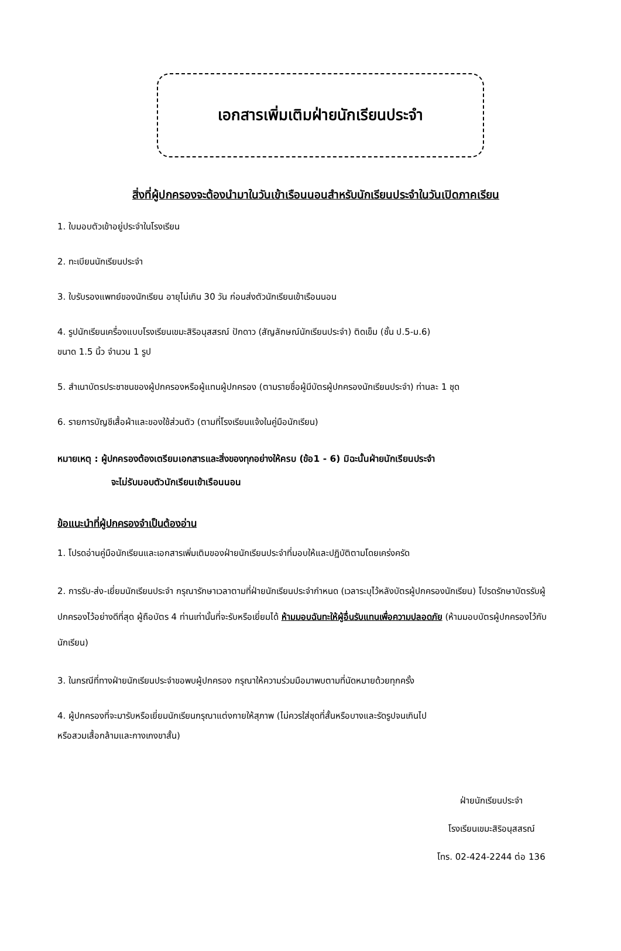เอกสารเพิ่มเติมฝ่ายนักเรียนประจำ
สิ่งที่ผู้ปกครองจะต้องนำมาในวันเข้าเรือนนอนสำหรับนักเรียนประจำในวันเปิดภาคเรียน
1. ใบมอบตัวเข้าอยู่ประจำในโรงเรียน
2. ทะเบียนนักเรียนประจำ
3. ใบรับรองแพทย์ของนักเรียน อายุไม่เกิน 30 วัน ก่อนส่งตัวนักเรียนเข้าเรือนนอน
4. รูปนักเรียนเครื่องแบบโรงเรียนเขมะสิริอนุสสรณ์ ปักดาว (สัญลักษณ์นักเรียนประจำ) ติดเข็ม (ชั้น ป.5-ม.6)
ขนาด 1.5 นิ้ว จำนวน 1 รูป
5. สำเนาบัตรประชาชนของผู้ปกครองหรือผู้แทนผู้ปกครอง (ตามรายชื่อผู้มีบัตรผู้ปกครองนักเรียนประจำ) ท่านละ 1 ชุด
6. รายการบัญชีเสื้อผ้าและของใช้ส่วนตัว (ตามที่โรงเรียนแจ้งในคู่มือนักเรียน)
หมายเหตุ : ผู้ปกครองต้องเตรียมเอกสารและสิ่งของทุกอย่างให้ครบ (ข้อ1 - 6) มิฉะนั้นฝ่ายนักเรียนประจำ
จะไม่รับมอบตัวนักเรียนเข้าเรือนนอน
ข้อแนะนำที่ผู้ปกครองจำเป็นต้องอ่าน
1. โปรดอ่านคู่มือนักเรียนและเอกสารเพิ่มเติมของฝ่ายนักเรียนประจำที่มอบให้และปฏิบัติตามโดยเคร่งครัด
2. การรับ-ส่ง-เยี่ยมนักเรียนประจำ กรุณารักษาเวลาตามที่ฝ่ายนักเรียนประจำกำหนด (เวลาระบุไว้หลังบัตรผู้ปกครองนักเรียน) โปรดรักษาบัตรรับผู้ปกครองไว้อย่างดีที่สุด ผู้ถือบัตร 4 ท่านเท่านั้นที่จะรับหรือเยี่ยมได้ ห้ามมอบฉันทะให้ผู้อื่นรับแทนเพื่อความปลอดภัย (ห้ามมอบบัตรผู้ปกครองไว้กับนักเรียน)
3. ในกรณีที่ทางฝ่ายนักเรียนประจำขอพบผู้ปกครอง กรุณาให้ความร่วมมือมาพบตามที่นัดหมายด้วยทุกครั้ง
4. ผู้ปกครองที่จะมารับหรือเยี่ยมนักเรียนกรุณาแต่งกายให้สุภาพ (ไม่ควรใส่ชุดที่สั้นหรือบางและรัดรูปจนเกินไป
หรือสวมเสื้อกล้ามและกางเกงขาสั้น)
ฝ่ายนักเรียนประจำ
โรงเรียนเขมะสิริอนุสสรณ์
โทร. 02-424-2244 ต่อ 136